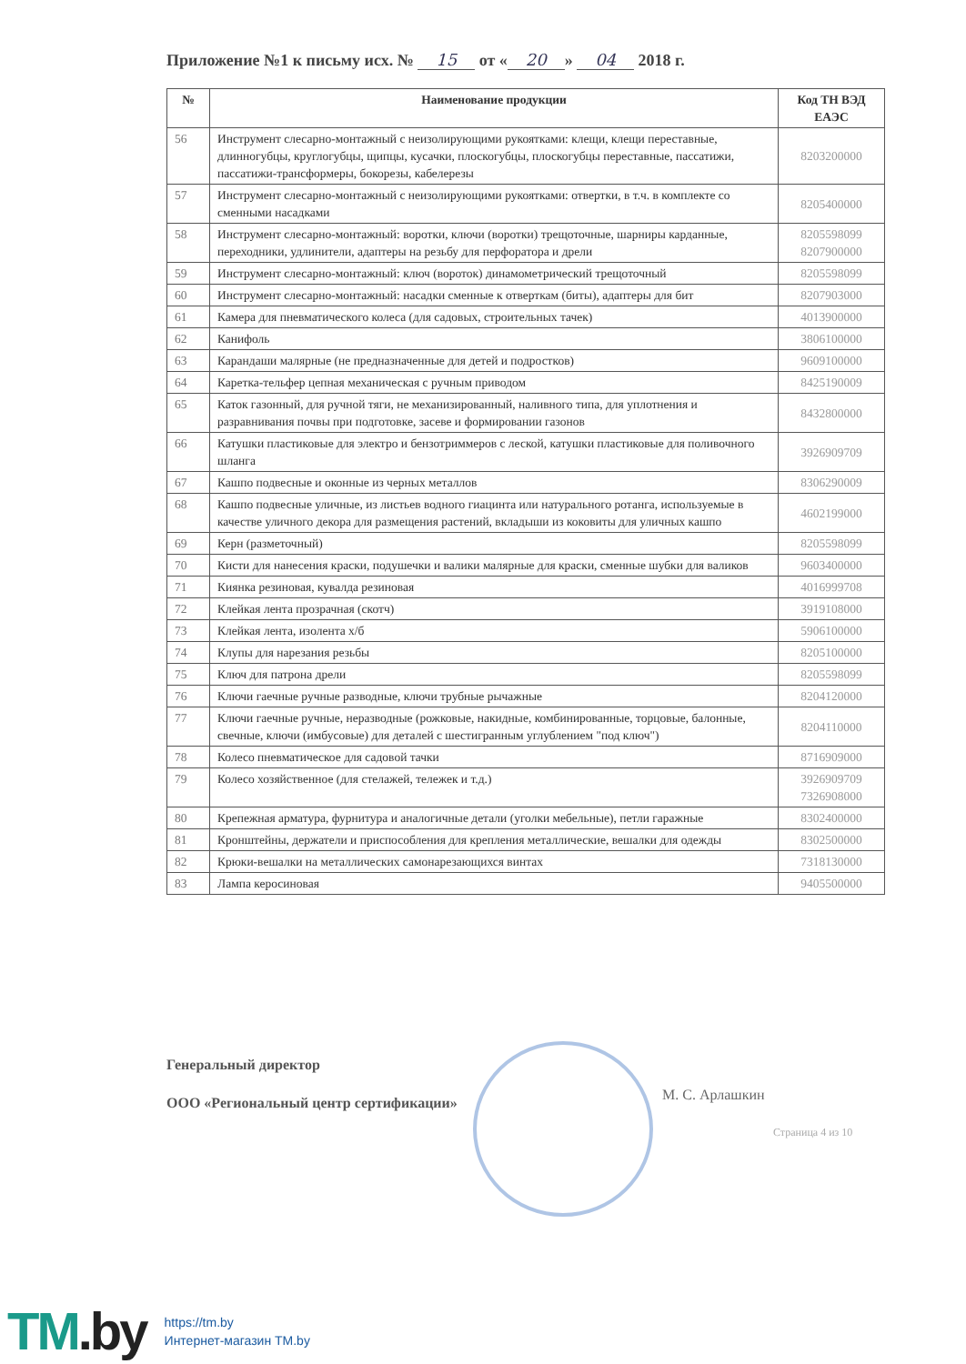Приложение №1 к письму исх. № 15 от « 20 » 04 2018 г.
| № | Наименование продукции | Код ТН ВЭД ЕАЭС |
| --- | --- | --- |
| 56 | Инструмент слесарно-монтажный с неизолирующими рукоятками: клещи, клещи переставные, длинногубцы, круглогубцы, щипцы, кусачки, плоскогубцы, плоскогубцы переставные, пассатижи, пассатижи-трансформеры, бокорезы, кабелерезы | 8203200000 |
| 57 | Инструмент слесарно-монтажный с неизолирующими рукоятками: отвертки, в т.ч. в комплекте со сменными насадками | 8205400000 |
| 58 | Инструмент слесарно-монтажный: воротки, ключи (воротки) трещоточные, шарниры карданные, переходники, удлинители, адаптеры на резьбу для перфоратора и дрели | 8205598099 8207900000 |
| 59 | Инструмент слесарно-монтажный: ключ (вороток) динамометрический трещоточный | 8205598099 |
| 60 | Инструмент слесарно-монтажный: насадки сменные к отверткам (биты), адаптеры для бит | 8207903000 |
| 61 | Камера для пневматического колеса (для садовых, строительных тачек) | 4013900000 |
| 62 | Канифоль | 3806100000 |
| 63 | Карандаши малярные (не предназначенные для детей и подростков) | 9609100000 |
| 64 | Каретка-тельфер цепная механическая с ручным приводом | 8425190009 |
| 65 | Каток газонный, для ручной тяги, не механизированный, наливного типа, для уплотнения и разравнивания почвы при подготовке, засеве и формировании газонов | 8432800000 |
| 66 | Катушки пластиковые для электро и бензотриммеров с леской, катушки пластиковые для поливочного шланга | 3926909709 |
| 67 | Кашпо подвесные и оконные из черных металлов | 8306290009 |
| 68 | Кашпо подвесные уличные, из листьев водного гиацинта или натурального ротанга, используемые в качестве уличного декора для размещения растений, вкладыши из коковиты для уличных кашпо | 4602199000 |
| 69 | Керн (разметочный) | 8205598099 |
| 70 | Кисти для нанесения краски, подушечки и валики малярные для краски, сменные шубки для валиков | 9603400000 |
| 71 | Киянка резиновая, кувалда резиновая | 4016999708 |
| 72 | Клейкая лента прозрачная (скотч) | 3919108000 |
| 73 | Клейкая лента, изолента х/б | 5906100000 |
| 74 | Клупы для нарезания резьбы | 8205100000 |
| 75 | Ключ для патрона дрели | 8205598099 |
| 76 | Ключи гаечные ручные разводные, ключи трубные рычажные | 8204120000 |
| 77 | Ключи гаечные ручные, неразводные (рожковые, накидные, комбинированные, торцовые, балонные, свечные, ключи (имбусовые) для деталей с шестигранным углублением "под ключ") | 8204110000 |
| 78 | Колесо пневматическое для садовой тачки | 8716909000 |
| 79 | Колесо хозяйственное (для стелажей, тележек и т.д.) | 3926909709 7326908000 |
| 80 | Крепежная арматура, фурнитура и аналогичные детали (уголки мебельные), петли гаражные | 8302400000 |
| 81 | Кронштейны, держатели и приспособления для крепления металлические, вешалки для одежды | 8302500000 |
| 82 | Крюки-вешалки на металлических самонарезающихся винтах | 7318130000 |
| 83 | Лампа керосиновая | 9405500000 |
Генеральный директор
ООО «Региональный центр сертификации»
М. С. Арлашкин
Страница 4 из 10
TM.by
https://tm.by
Интернет-магазин TM.by